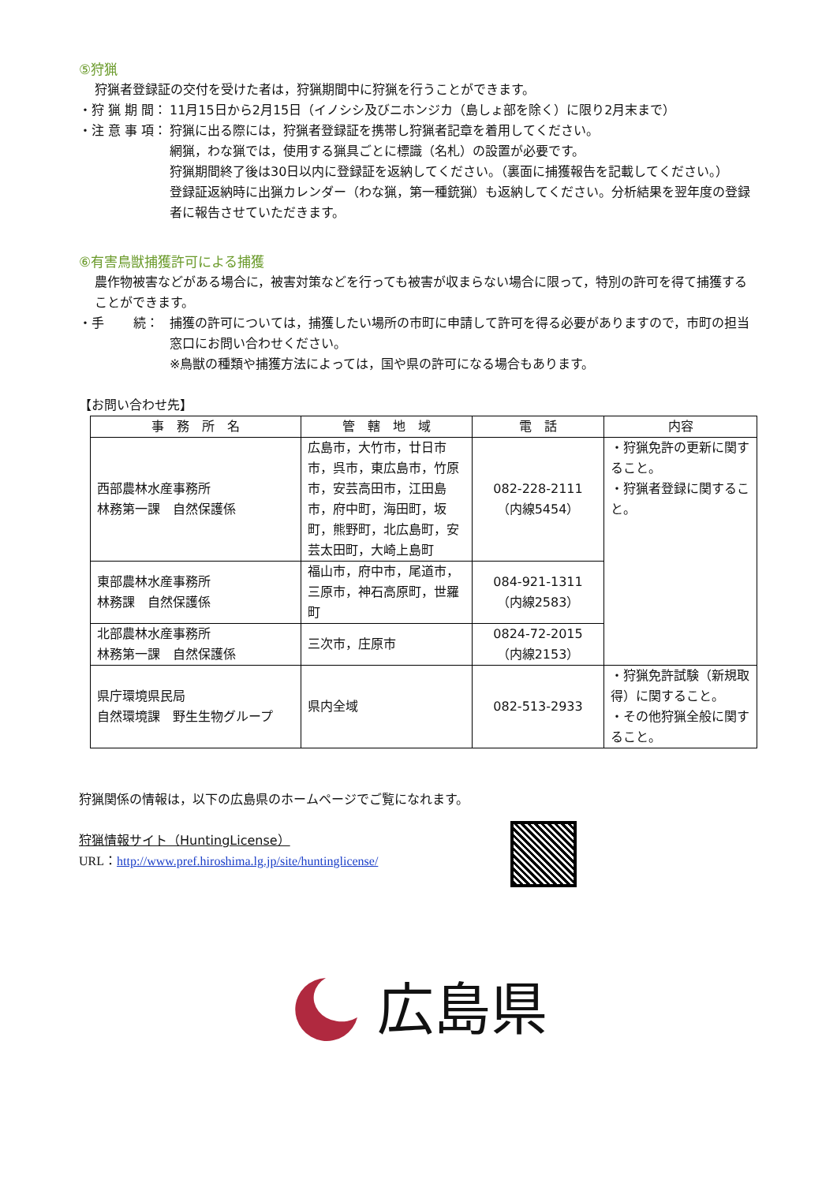⑤狩猟
狩猟者登録証の交付を受けた者は，狩猟期間中に狩猟を行うことができます。
・狩 猟 期 間：
11月15日から2月15日（イノシシ及びニホンジカ（島しょ部を除く）に限り2月末まで）
・注 意 事 項：
狩猟に出る際には，狩猟者登録証を携帯し狩猟者記章を着用してください。
網猟，わな猟では，使用する猟具ごとに標識（名札）の設置が必要です。
狩猟期間終了後は30日以内に登録証を返納してください。（裏面に捕獲報告を記載してください。）
登録証返納時に出猟カレンダー（わな猟，第一種銃猟）も返納してください。分析結果を翌年度の登録者に報告させていただきます。
⑥有害鳥獣捕獲許可による捕獲
農作物被害などがある場合に，被害対策などを行っても被害が収まらない場合に限って，特別の許可を得て捕獲することができます。
・手　　 続： 捕獲の許可については，捕獲したい場所の市町に申請して許可を得る必要がありますので，市町の担当窓口にお問い合わせください。
※鳥獣の種類や捕獲方法によっては，国や県の許可になる場合もあります。
【お問い合わせ先】
| 事 務 所 名 | 管 轄 地 域 | 電 話 | 内容 |
| --- | --- | --- | --- |
| 西部農林水産事務所 林務第一課 自然保護係 | 広島市，大竹市，廿日市市，呉市，東広島市，竹原市，安芸高田市，江田島市，府中町，海田町，坂町，熊野町，北広島町，安芸太田町，大崎上島町 | 082-228-2111 （内線5454） | ・狩猟免許の更新に関すること。 ・狩猟者登録に関すること。 |
| 東部農林水産事務所 林務課 自然保護係 | 福山市，府中市，尾道市，三原市，神石高原町，世羅町 | 084-921-1311 （内線2583） | |
| 北部農林水産事務所 林務第一課 自然保護係 | 三次市，庄原市 | 0824-72-2015 （内線2153） | |
| 県庁環境県民局 自然環境課 野生生物グループ | 県内全域 | 082-513-2933 | ・狩猟免許試験（新規取得）に関すること。 ・その他狩猟全般に関すること。 |
狩猟関係の情報は，以下の広島県のホームページでご覧になれます。
狩猟情報サイト（HuntingLicense）
URL：http://www.pref.hiroshima.lg.jp/site/huntinglicense/
広島県